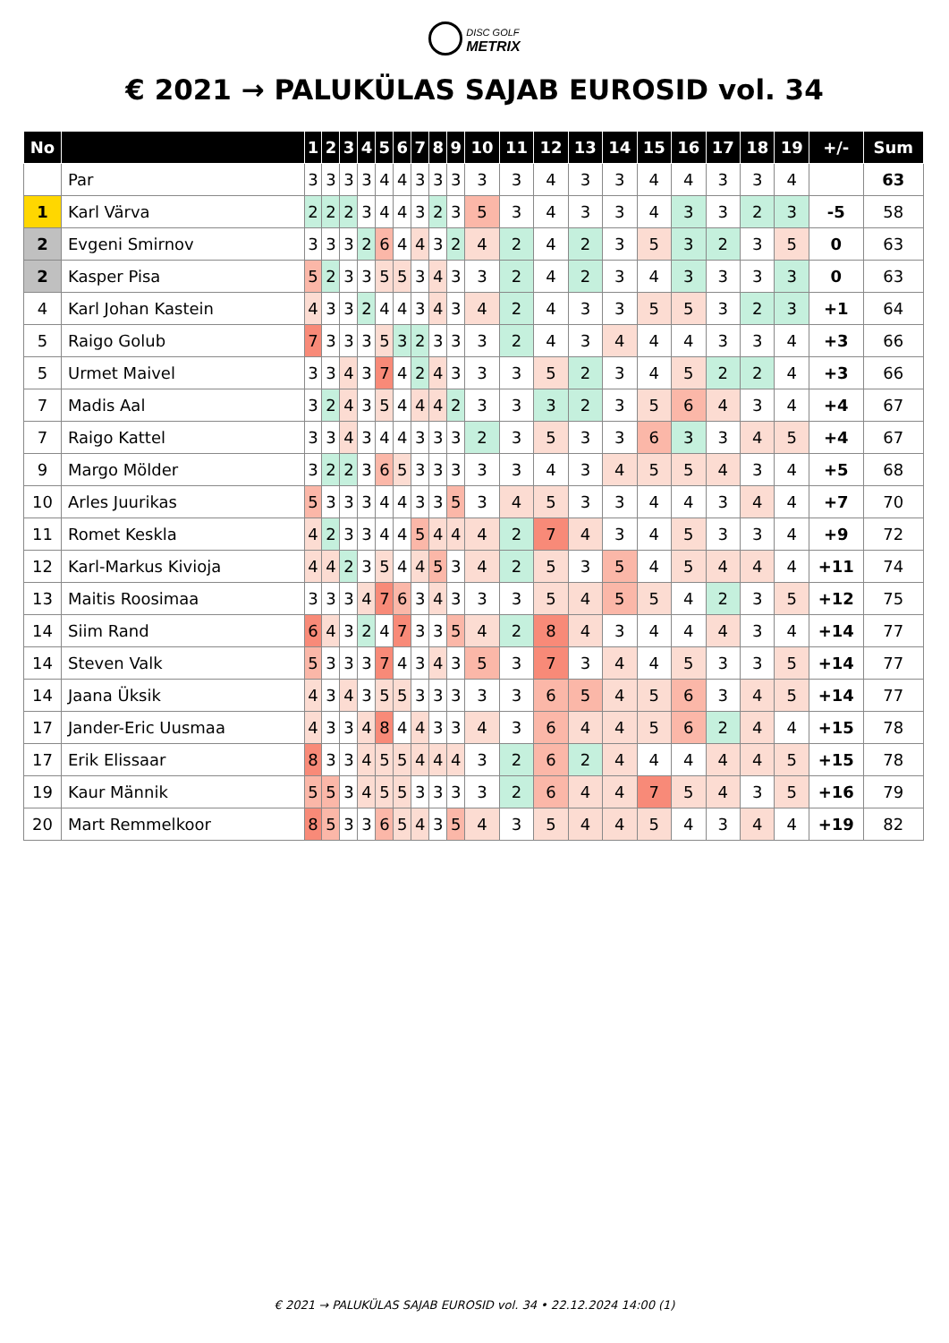DISC GOLF
METRIX
€ 2021 → PALUKÜLAS SAJAB EUROSID vol. 34
| No | | 1 | 2 | 3 | 4 | 5 | 6 | 7 | 8 | 9 | 10 | 11 | 12 | 13 | 14 | 15 | 16 | 17 | 18 | 19 | +/- | Sum |
| --- | --- | --- | --- | --- | --- | --- | --- | --- | --- | --- | --- | --- | --- | --- | --- | --- | --- | --- | --- | --- | --- | --- |
| | Par | 3 | 3 | 3 | 3 | 4 | 4 | 3 | 3 | 3 | 3 | 3 | 4 | 3 | 3 | 4 | 4 | 3 | 3 | 4 | | 63 |
| 1 | Karl Värva | 2 | 2 | 2 | 3 | 4 | 4 | 3 | 2 | 3 | 5 | 3 | 4 | 3 | 3 | 4 | 3 | 3 | 2 | 3 | -5 | 58 |
| 2 | Evgeni Smirnov | 3 | 3 | 3 | 2 | 6 | 4 | 4 | 3 | 2 | 4 | 2 | 4 | 2 | 3 | 5 | 3 | 2 | 3 | 5 | 0 | 63 |
| 2 | Kasper Pisa | 5 | 2 | 3 | 3 | 5 | 5 | 3 | 4 | 3 | 3 | 2 | 4 | 2 | 3 | 4 | 3 | 3 | 3 | 3 | 0 | 63 |
| 4 | Karl Johan Kastein | 4 | 3 | 3 | 2 | 4 | 4 | 3 | 4 | 3 | 4 | 2 | 4 | 3 | 3 | 5 | 5 | 3 | 2 | 3 | +1 | 64 |
| 5 | Raigo Golub | 7 | 3 | 3 | 3 | 5 | 3 | 2 | 3 | 3 | 3 | 2 | 4 | 3 | 4 | 4 | 4 | 3 | 3 | 4 | +3 | 66 |
| 5 | Urmet Maivel | 3 | 3 | 4 | 3 | 7 | 4 | 2 | 4 | 3 | 3 | 3 | 5 | 2 | 3 | 4 | 5 | 2 | 2 | 4 | +3 | 66 |
| 7 | Madis Aal | 3 | 2 | 4 | 3 | 5 | 4 | 4 | 4 | 2 | 3 | 3 | 3 | 2 | 3 | 5 | 6 | 4 | 3 | 4 | +4 | 67 |
| 7 | Raigo Kattel | 3 | 3 | 4 | 3 | 4 | 4 | 3 | 3 | 3 | 2 | 3 | 5 | 3 | 3 | 6 | 3 | 3 | 4 | 5 | +4 | 67 |
| 9 | Margo Mölder | 3 | 2 | 2 | 3 | 6 | 5 | 3 | 3 | 3 | 3 | 3 | 4 | 3 | 4 | 5 | 5 | 4 | 3 | 4 | +5 | 68 |
| 10 | Arles Juurikas | 5 | 3 | 3 | 3 | 4 | 4 | 3 | 3 | 5 | 3 | 4 | 5 | 3 | 3 | 4 | 4 | 3 | 4 | 4 | +7 | 70 |
| 11 | Romet Keskla | 4 | 2 | 3 | 3 | 4 | 4 | 5 | 4 | 4 | 4 | 2 | 7 | 4 | 3 | 4 | 5 | 3 | 3 | 4 | +9 | 72 |
| 12 | Karl-Markus Kivioja | 4 | 4 | 2 | 3 | 5 | 4 | 4 | 5 | 3 | 4 | 2 | 5 | 3 | 5 | 4 | 5 | 4 | 4 | 4 | +11 | 74 |
| 13 | Maitis Roosimaa | 3 | 3 | 3 | 4 | 7 | 6 | 3 | 4 | 3 | 3 | 3 | 5 | 4 | 5 | 5 | 4 | 2 | 3 | 5 | +12 | 75 |
| 14 | Siim Rand | 6 | 4 | 3 | 2 | 4 | 7 | 3 | 3 | 5 | 4 | 2 | 8 | 4 | 3 | 4 | 4 | 4 | 3 | 4 | +14 | 77 |
| 14 | Steven Valk | 5 | 3 | 3 | 3 | 7 | 4 | 3 | 4 | 3 | 5 | 3 | 7 | 3 | 4 | 4 | 5 | 3 | 3 | 5 | +14 | 77 |
| 14 | Jaana Üksik | 4 | 3 | 4 | 3 | 5 | 5 | 3 | 3 | 3 | 3 | 3 | 6 | 5 | 4 | 5 | 6 | 3 | 4 | 5 | +14 | 77 |
| 17 | Jander-Eric Uusmaa | 4 | 3 | 3 | 4 | 8 | 4 | 4 | 3 | 3 | 4 | 3 | 6 | 4 | 4 | 5 | 6 | 2 | 4 | 4 | +15 | 78 |
| 17 | Erik Elissaar | 8 | 3 | 3 | 4 | 5 | 5 | 4 | 4 | 4 | 3 | 2 | 6 | 2 | 4 | 4 | 4 | 4 | 4 | 5 | +15 | 78 |
| 19 | Kaur Männik | 5 | 5 | 3 | 4 | 5 | 5 | 3 | 3 | 3 | 3 | 2 | 6 | 4 | 4 | 7 | 5 | 4 | 3 | 5 | +16 | 79 |
| 20 | Mart Remmelkoor | 8 | 5 | 3 | 3 | 6 | 5 | 4 | 3 | 5 | 4 | 3 | 5 | 4 | 4 | 5 | 4 | 3 | 4 | 4 | +19 | 82 |
€ 2021 → PALUKÜLAS SAJAB EUROSID vol. 34 • 22.12.2024 14:00 (1)